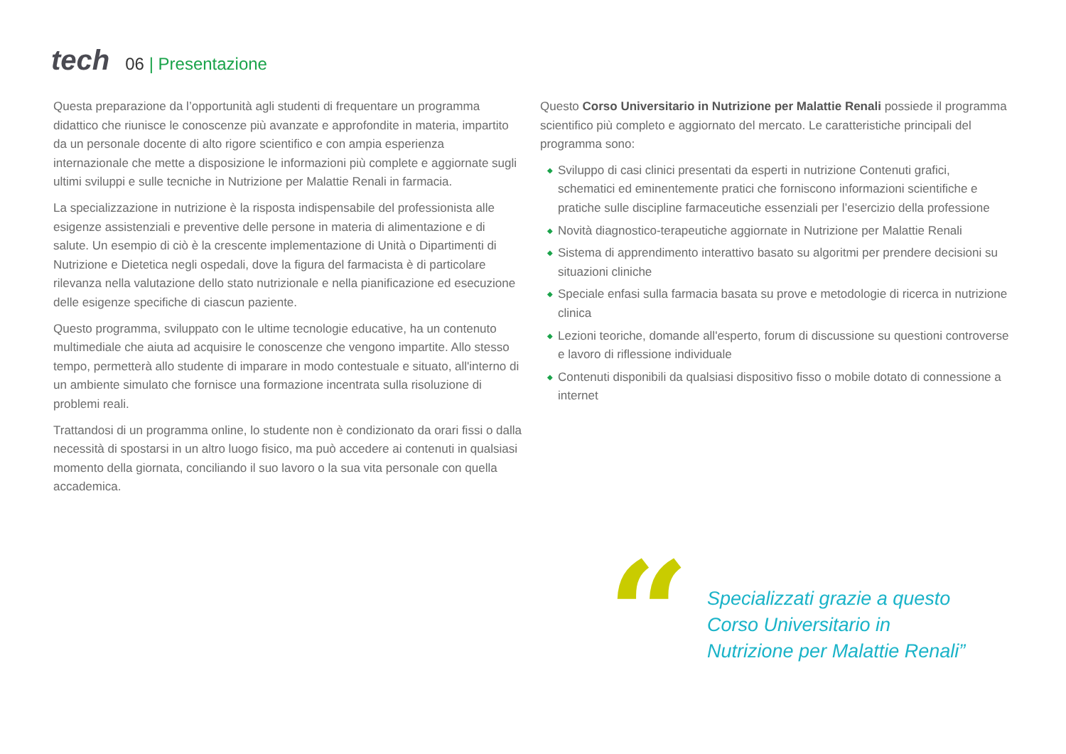tech
06 | Presentazione
Questa preparazione da l’opportunità agli studenti di frequentare un programma didattico che riunisce le conoscenze più avanzate e approfondite in materia, impartito da un personale docente di alto rigore scientifico e con ampia esperienza internazionale che mette a disposizione le informazioni più complete e aggiornate sugli ultimi sviluppi e sulle tecniche in Nutrizione per Malattie Renali in farmacia.
La specializzazione in nutrizione è la risposta indispensabile del professionista alle esigenze assistenziali e preventive delle persone in materia di alimentazione e di salute. Un esempio di ciò è la crescente implementazione di Unità o Dipartimenti di Nutrizione e Dietetica negli ospedali, dove la figura del farmacista è di particolare rilevanza nella valutazione dello stato nutrizionale e nella pianificazione ed esecuzione delle esigenze specifiche di ciascun paziente.
Questo programma, sviluppato con le ultime tecnologie educative, ha un contenuto multimediale che aiuta ad acquisire le conoscenze che vengono impartite. Allo stesso tempo, permetterà allo studente di imparare in modo contestuale e situato, all'interno di un ambiente simulato che fornisce una formazione incentrata sulla risoluzione di problemi reali.
Trattandosi di un programma online, lo studente non è condizionato da orari fissi o dalla necessità di spostarsi in un altro luogo fisico, ma può accedere ai contenuti in qualsiasi momento della giornata, conciliando il suo lavoro o la sua vita personale con quella accademica.
Questo Corso Universitario in Nutrizione per Malattie Renali possiede il programma scientifico più completo e aggiornato del mercato. Le caratteristiche principali del programma sono:
◆ Sviluppo di casi clinici presentati da esperti in nutrizione Contenuti grafici, schematici ed eminentemente pratici che forniscono informazioni scientifiche e pratiche sulle discipline farmaceutiche essenziali per l’esercizio della professione
◆ Novità diagnostico-terapeutiche aggiornate in Nutrizione per Malattie Renali
◆ Sistema di apprendimento interattivo basato su algoritmi per prendere decisioni su situazioni cliniche
◆ Speciale enfasi sulla farmacia basata su prove e metodologie di ricerca in nutrizione clinica
◆ Lezioni teoriche, domande all'esperto, forum di discussione su questioni controverse e lavoro di riflessione individuale
◆ Contenuti disponibili da qualsiasi dispositivo fisso o mobile dotato di connessione a internet
“
Specializzati grazie a questo
Corso Universitario in
Nutrizione per Malattie Renali”